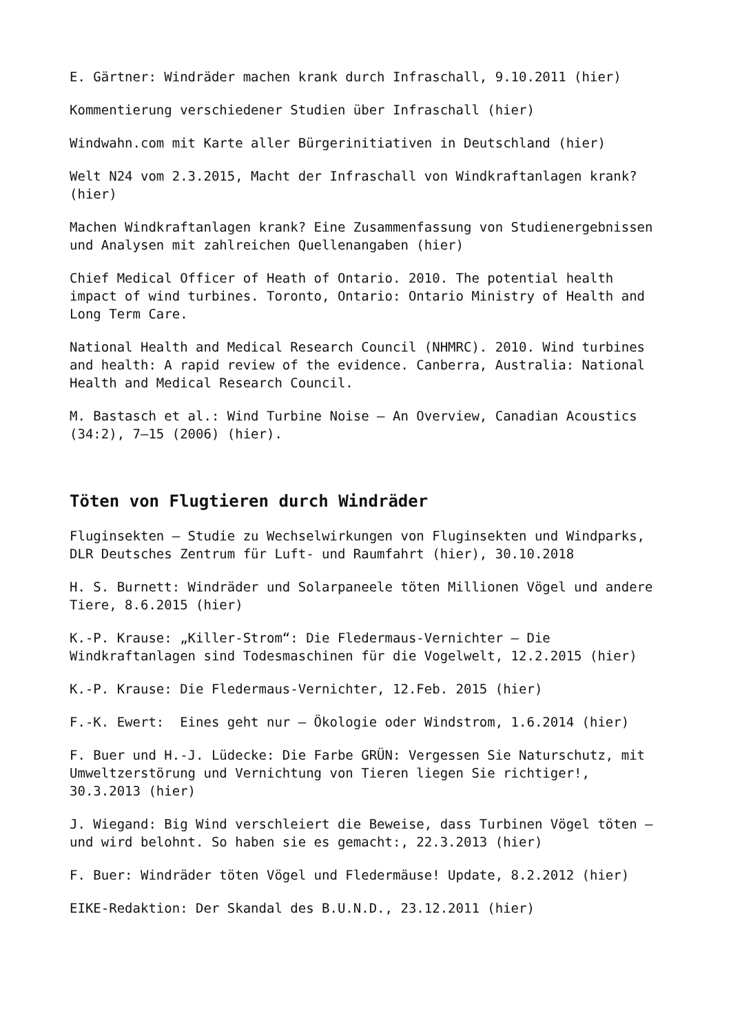E. Gärtner: Windräder machen krank durch Infraschall, 9.10.2011 (hier)
Kommentierung verschiedener Studien über Infraschall (hier)
Windwahn.com mit Karte aller Bürgerinitiativen in Deutschland (hier)
Welt N24 vom 2.3.2015, Macht der Infraschall von Windkraftanlagen krank? (hier)
Machen Windkraftanlagen krank? Eine Zusammenfassung von Studienergebnissen und Analysen mit zahlreichen Quellenangaben (hier)
Chief Medical Officer of Heath of Ontario. 2010. The potential health impact of wind turbines. Toronto, Ontario: Ontario Ministry of Health and Long Term Care.
National Health and Medical Research Council (NHMRC). 2010. Wind turbines and health: A rapid review of the evidence. Canberra, Australia: National Health and Medical Research Council.
M. Bastasch et al.: Wind Turbine Noise – An Overview, Canadian Acoustics (34:2), 7–15 (2006) (hier).
Töten von Flugtieren durch Windräder
Fluginsekten – Studie zu Wechselwirkungen von Fluginsekten und Windparks, DLR Deutsches Zentrum für Luft- und Raumfahrt (hier), 30.10.2018
H. S. Burnett: Windräder und Solarpaneele töten Millionen Vögel und andere Tiere, 8.6.2015 (hier)
K.-P. Krause: „Killer-Strom“: Die Fledermaus-Vernichter – Die Windkraftanlagen sind Todesmaschinen für die Vogelwelt, 12.2.2015 (hier)
K.-P. Krause: Die Fledermaus-Vernichter, 12.Feb. 2015 (hier)
F.-K. Ewert: Eines geht nur – Ökologie oder Windstrom, 1.6.2014 (hier)
F. Buer und H.-J. Lüdecke: Die Farbe GRÜN: Vergessen Sie Naturschutz, mit Umweltzerstörung und Vernichtung von Tieren liegen Sie richtiger!, 30.3.2013 (hier)
J. Wiegand: Big Wind verschleiert die Beweise, dass Turbinen Vögel töten – und wird belohnt. So haben sie es gemacht:, 22.3.2013 (hier)
F. Buer: Windräder töten Vögel und Fledermäuse! Update, 8.2.2012 (hier)
EIKE-Redaktion: Der Skandal des B.U.N.D., 23.12.2011 (hier)